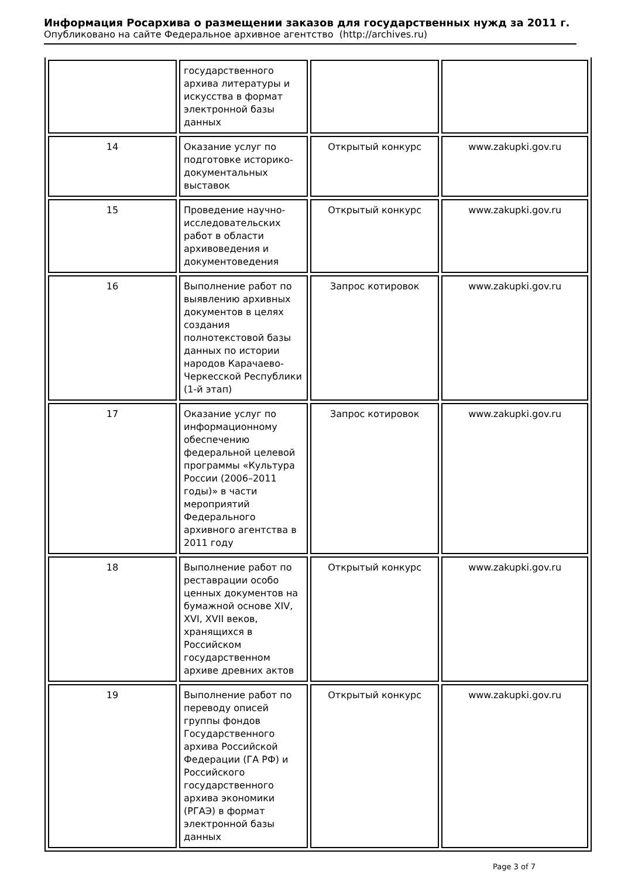Информация Росархива о размещении заказов для государственных нужд за 2011 г.
Опубликовано на сайте Федеральное архивное агентство (http://archives.ru)
| | государственного архива литературы и искусства в формат электронной базы данных | | |
| 14 | Оказание услуг по подготовке историко-документальных выставок | Открытый конкурс | www.zakupki.gov.ru |
| 15 | Проведение научно-исследовательских работ в области архивоведения и документоведения | Открытый конкурс | www.zakupki.gov.ru |
| 16 | Выполнение работ по выявлению архивных документов в целях создания полнотекстовой базы данных по истории народов Карачаево-Черкесской Республики (1-й этап) | Запрос котировок | www.zakupki.gov.ru |
| 17 | Оказание услуг по информационному обеспечению федеральной целевой программы «Культура России (2006–2011 годы)» в части мероприятий Федерального архивного агентства в 2011 году | Запрос котировок | www.zakupki.gov.ru |
| 18 | Выполнение работ по реставрации особо ценных документов на бумажной основе XIV, XVI, XVII веков, хранящихся в Российском государственном архиве древних актов | Открытый конкурс | www.zakupki.gov.ru |
| 19 | Выполнение работ по переводу описей группы фондов Государственного архива Российской Федерации (ГА РФ) и Российского государственного архива экономики (РГАЭ) в формат электронной базы данных | Открытый конкурс | www.zakupki.gov.ru |
Page 3 of 7